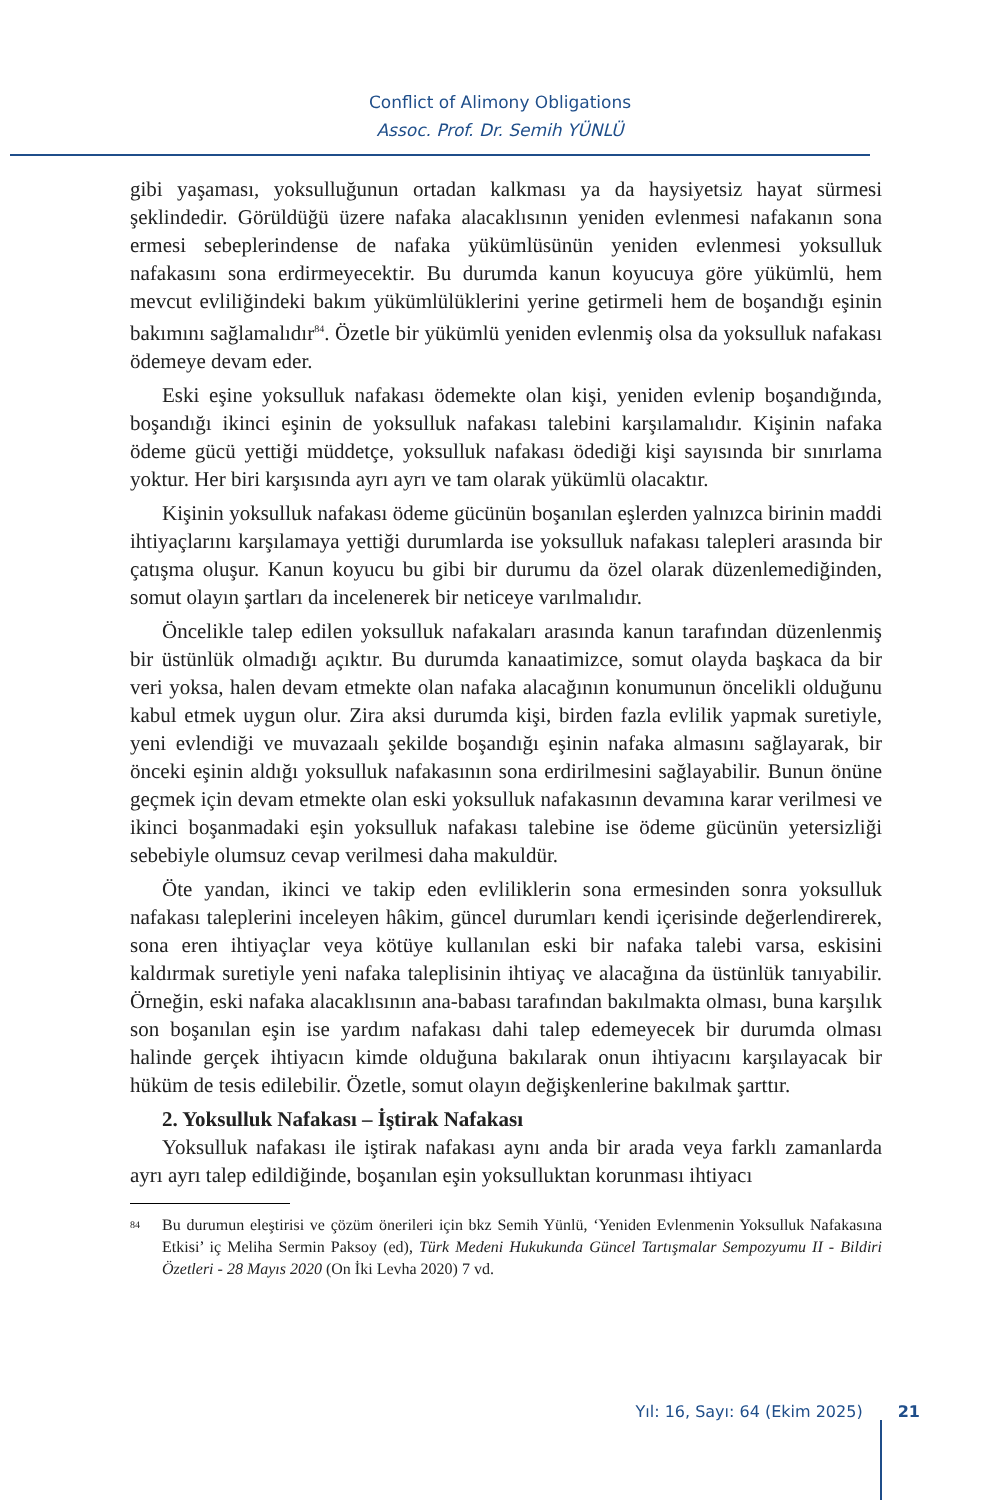Conflict of Alimony Obligations
Assoc. Prof. Dr. Semih YÜNLÜ
gibi yaşaması, yoksulluğunun ortadan kalkması ya da haysiyetsiz hayat sürmesi şeklindedir. Görüldüğü üzere nafaka alacaklısının yeniden evlenmesi nafakanın sona ermesi sebeplerindense de nafaka yükümlüsünün yeniden evlenmesi yoksulluk nafakasını sona erdirmeyecektir. Bu durumda kanun koyucuya göre yükümlü, hem mevcut evliliğindeki bakım yükümlülüklerini yerine getirmeli hem de boşandığı eşinin bakımını sağlamalıdır<sup>84</sup>. Özetle bir yükümlü yeniden evlenmiş olsa da yoksulluk nafakası ödemeye devam eder.
Eski eşine yoksulluk nafakası ödemekte olan kişi, yeniden evlenip boşandığında, boşandığı ikinci eşinin de yoksulluk nafakası talebini karşılamalıdır. Kişinin nafaka ödeme gücü yettiği müddetçe, yoksulluk nafakası ödediği kişi sayısında bir sınırlama yoktur. Her biri karşısında ayrı ayrı ve tam olarak yükümlü olacaktır.
Kişinin yoksulluk nafakası ödeme gücünün boşanılan eşlerden yalnızca birinin maddi ihtiyaçlarını karşılamaya yettiği durumlarda ise yoksulluk nafakası talepleri arasında bir çatışma oluşur. Kanun koyucu bu gibi bir durumu da özel olarak düzenlemediğinden, somut olayın şartları da incelenerek bir neticeye varılmalıdır.
Öncelikle talep edilen yoksulluk nafakaları arasında kanun tarafından düzenlenmiş bir üstünlük olmadığı açıktır. Bu durumda kanaatimizce, somut olayda başkaca da bir veri yoksa, halen devam etmekte olan nafaka alacağının konumunun öncelikli olduğunu kabul etmek uygun olur. Zira aksi durumda kişi, birden fazla evlilik yapmak suretiyle, yeni evlendiği ve muvazaalı şekilde boşandığı eşinin nafaka almasını sağlayarak, bir önceki eşinin aldığı yoksulluk nafakasının sona erdirilmesini sağlayabilir. Bunun önüne geçmek için devam etmekte olan eski yoksulluk nafakasının devamına karar verilmesi ve ikinci boşanmadaki eşin yoksulluk nafakası talebine ise ödeme gücünün yetersizliği sebebiyle olumsuz cevap verilmesi daha makuldür.
Öte yandan, ikinci ve takip eden evliliklerin sona ermesinden sonra yoksulluk nafakası taleplerini inceleyen hâkim, güncel durumları kendi içerisinde değerlendirerek, sona eren ihtiyaçlar veya kötüye kullanılan eski bir nafaka talebi varsa, eskisini kaldırmak suretiyle yeni nafaka taleplisinin ihtiyaç ve alacağına da üstünlük tanıyabilir. Örneğin, eski nafaka alacaklısının ana-babası tarafından bakılmakta olması, buna karşılık son boşanılan eşin ise yardım nafakası dahi talep edemeyecek bir durumda olması halinde gerçek ihtiyacın kimde olduğuna bakılarak onun ihtiyacını karşılayacak bir hüküm de tesis edilebilir. Özetle, somut olayın değişkenlerine bakılmak şarttır.
2. Yoksulluk Nafakası – İştirak Nafakası
Yoksulluk nafakası ile iştirak nafakası aynı anda bir arada veya farklı zamanlarda ayrı ayrı talep edildiğinde, boşanılan eşin yoksulluktan korunması ihtiyacı
<sup>84</sup> Bu durumun eleştirisi ve çözüm önerileri için bkz Semih Yünlü, ‘Yeniden Evlenmenin Yoksulluk Nafakasına Etkisi’ iç Meliha Sermin Paksoy (ed), Türk Medeni Hukukunda Güncel Tartışmalar Sempozyumu II - Bildiri Özetleri - 28 Mayıs 2020 (On İki Levha 2020) 7 vd.
Yıl: 16, Sayı: 64 (Ekim 2025) 21